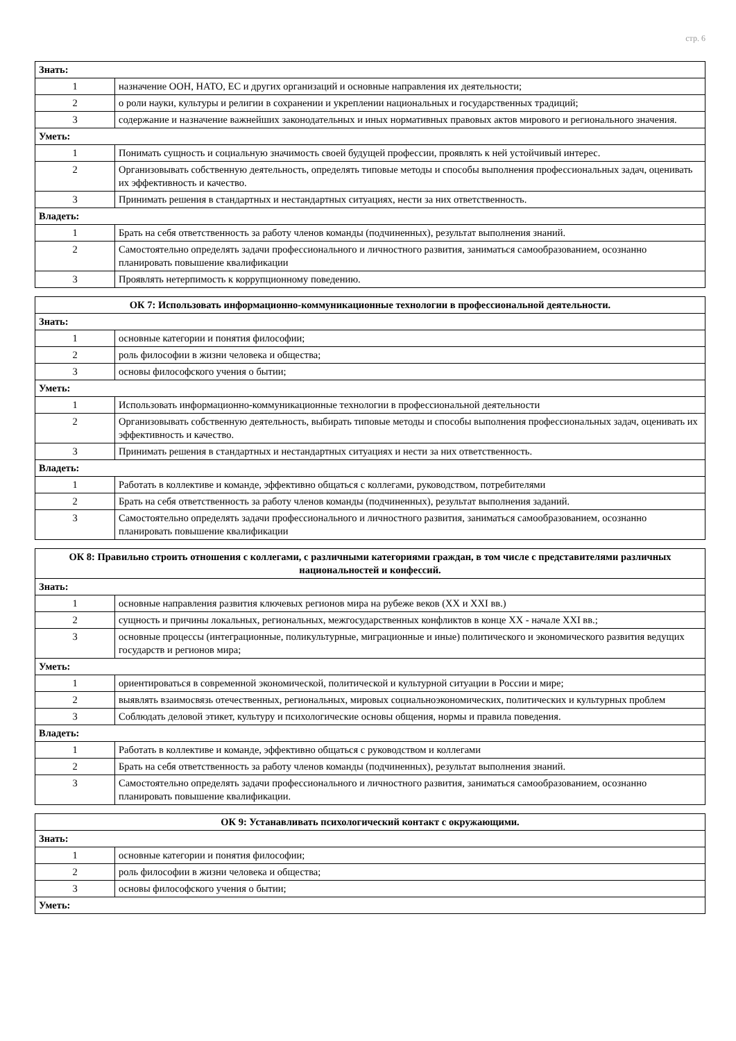стр. 6
| Знать: | |
| 1 | назначение ООН, НАТО, ЕС и других организаций и основные направления их деятельности; |
| 2 | о роли науки, культуры и религии в сохранении и укреплении национальных и государственных традиций; |
| 3 | содержание и назначение важнейших законодательных и иных нормативных правовых актов мирового и регионального значения. |
| Уметь: | |
| 1 | Понимать сущность и социальную значимость своей будущей профессии, проявлять к ней устойчивый интерес. |
| 2 | Организовывать собственную деятельность, определять типовые методы и способы выполнения профессиональных задач, оценивать их эффективность и качество. |
| 3 | Принимать решения в стандартных и нестандартных ситуациях, нести за них ответственность. |
| Владеть: | |
| 1 | Брать на себя ответственность за работу членов команды (подчиненных), результат выполнения знаний. |
| 2 | Самостоятельно определять задачи профессионального и личностного развития, заниматься самообразованием, осознанно планировать повышение квалификации |
| 3 | Проявлять нетерпимость к коррупционному поведению. |
| ОК 7: Использовать информационно-коммуникационные технологии в профессиональной деятельности. | |
| --- | --- |
| Знать: | |
| 1 | основные категории и понятия философии; |
| 2 | роль философии в жизни человека и общества; |
| 3 | основы философского учения о бытии; |
| Уметь: | |
| 1 | Использовать информационно-коммуникационные технологии в профессиональной деятельности |
| 2 | Организовывать собственную деятельность, выбирать типовые методы и способы выполнения профессиональных задач, оценивать их эффективность и качество. |
| 3 | Принимать решения в стандартных и нестандартных ситуациях и нести за них ответственность. |
| Владеть: | |
| 1 | Работать в коллективе и команде, эффективно общаться с коллегами, руководством, потребителями |
| 2 | Брать на себя ответственность за работу членов команды (подчиненных), результат выполнения заданий. |
| 3 | Самостоятельно определять задачи профессионального и личностного развития, заниматься самообразованием, осознанно планировать повышение квалификации |
| ОК 8: Правильно строить отношения с коллегами, с различными категориями граждан, в том числе с представителями различных национальностей и конфессий. | |
| --- | --- |
| Знать: | |
| 1 | основные направления развития ключевых регионов мира на рубеже веков (XX и XXI вв.) |
| 2 | сущность и причины локальных, региональных, межгосударственных конфликтов в конце XX - начале XXI вв.; |
| 3 | основные процессы (интеграционные, поликультурные, миграционные и иные) политического и экономического развития ведущих государств и регионов мира; |
| Уметь: | |
| 1 | ориентироваться в современной экономической, политической и культурной ситуации в России и мире; |
| 2 | выявлять взаимосвязь отечественных, региональных, мировых социальноэкономических, политических и культурных проблем |
| 3 | Соблюдать деловой этикет, культуру и психологические основы общения, нормы и правила поведения. |
| Владеть: | |
| 1 | Работать в коллективе и команде, эффективно общаться с руководством и коллегами |
| 2 | Брать на себя ответственность за работу членов команды (подчиненных), результат выполнения знаний. |
| 3 | Самостоятельно определять задачи профессионального и личностного развития, заниматься самообразованием, осознанно планировать повышение квалификации. |
| ОК 9: Устанавливать психологический контакт с окружающими. | |
| --- | --- |
| Знать: | |
| 1 | основные категории и понятия философии; |
| 2 | роль философии в жизни человека и общества; |
| 3 | основы философского учения о бытии; |
| Уметь: | |